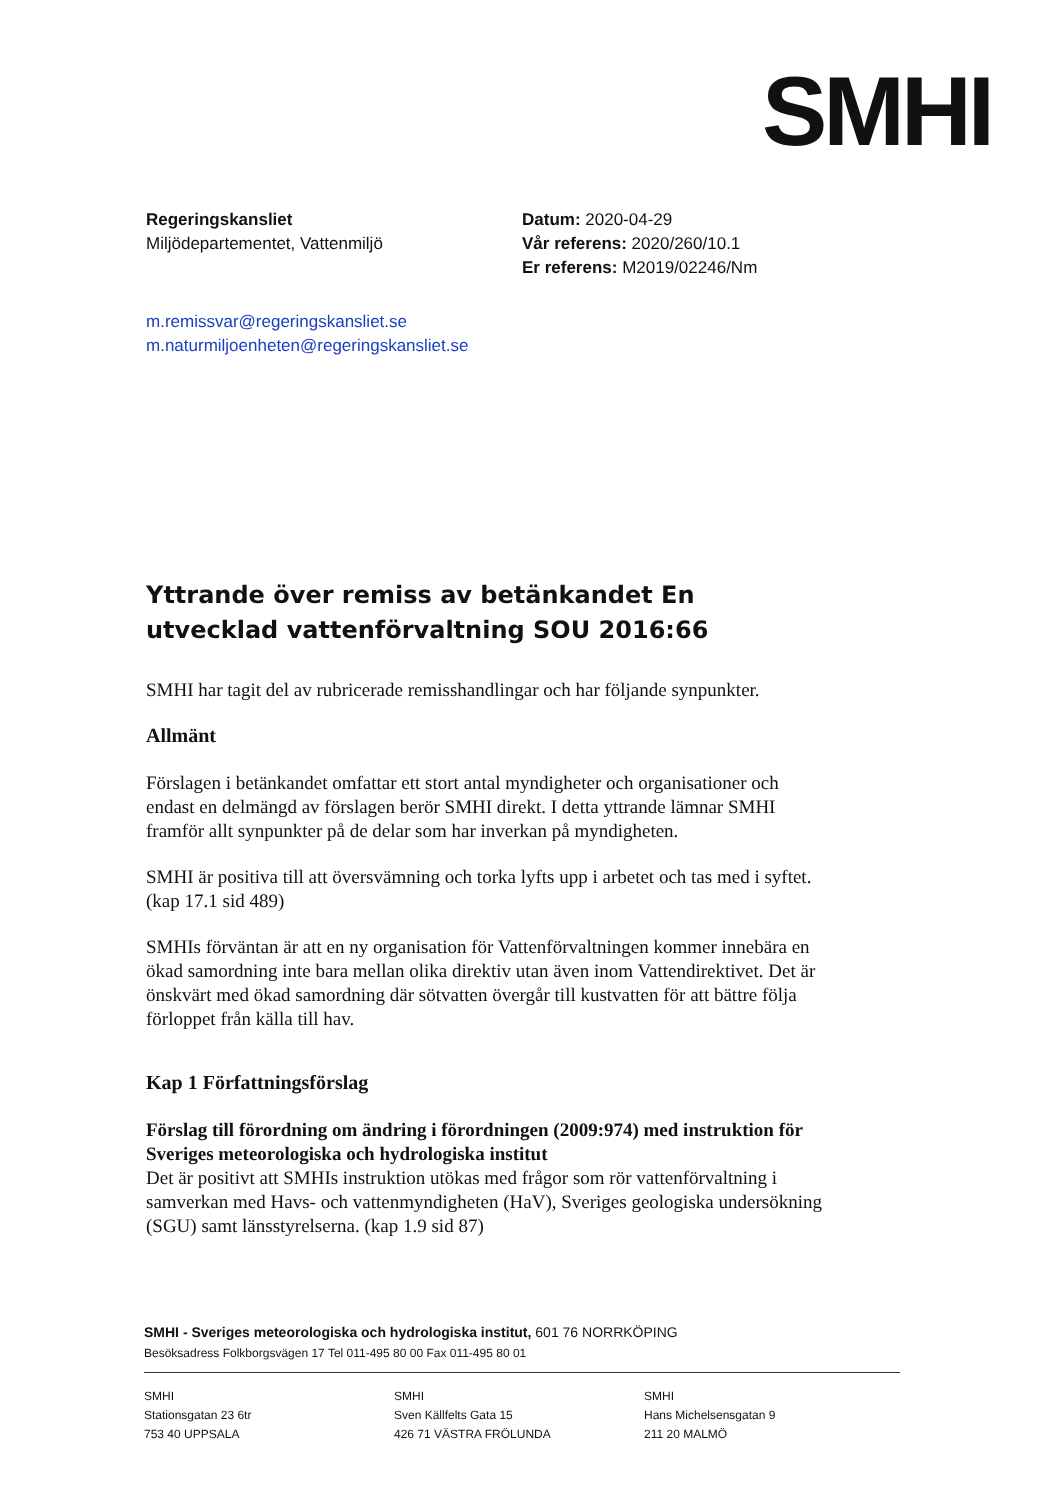SMHI
Regeringskansliet
Miljödepartementet, Vattenmiljö
Datum: 2020-04-29
Vår referens: 2020/260/10.1
Er referens: M2019/02246/Nm
m.remissvar@regeringskansliet.se
m.naturmiljoenheten@regeringskansliet.se
Yttrande över remiss av betänkandet En utvecklad vattenförvaltning SOU 2016:66
SMHI har tagit del av rubricerade remisshandlingar och har följande synpunkter.
Allmänt
Förslagen i betänkandet omfattar ett stort antal myndigheter och organisationer och endast en delmängd av förslagen berör SMHI direkt. I detta yttrande lämnar SMHI framför allt synpunkter på de delar som har inverkan på myndigheten.
SMHI är positiva till att översvämning och torka lyfts upp i arbetet och tas med i syftet. (kap 17.1 sid 489)
SMHIs förväntan är att en ny organisation för Vattenförvaltningen kommer innebära en ökad samordning inte bara mellan olika direktiv utan även inom Vattendirektivet. Det är önskvärt med ökad samordning där sötvatten övergår till kustvatten för att bättre följa förloppet från källa till hav.
Kap 1 Författningsförslag
Förslag till förordning om ändring i förordningen (2009:974) med instruktion för Sveriges meteorologiska och hydrologiska institut
Det är positivt att SMHIs instruktion utökas med frågor som rör vattenförvaltning i samverkan med Havs- och vattenmyndigheten (HaV), Sveriges geologiska undersökning (SGU) samt länsstyrelserna. (kap 1.9 sid 87)
SMHI - Sveriges meteorologiska och hydrologiska institut, 601 76 NORRKÖPING
Besöksadress Folkborgsvägen 17 Tel 011-495 80 00 Fax 011-495 80 01
SMHI
Stationsgatan 23 6tr
753 40 UPPSALA
SMHI
Sven Källfelts Gata 15
426 71 VÄSTRA FRÖLUNDA
SMHI
Hans Michelsensgatan 9
211 20 MALMÖ